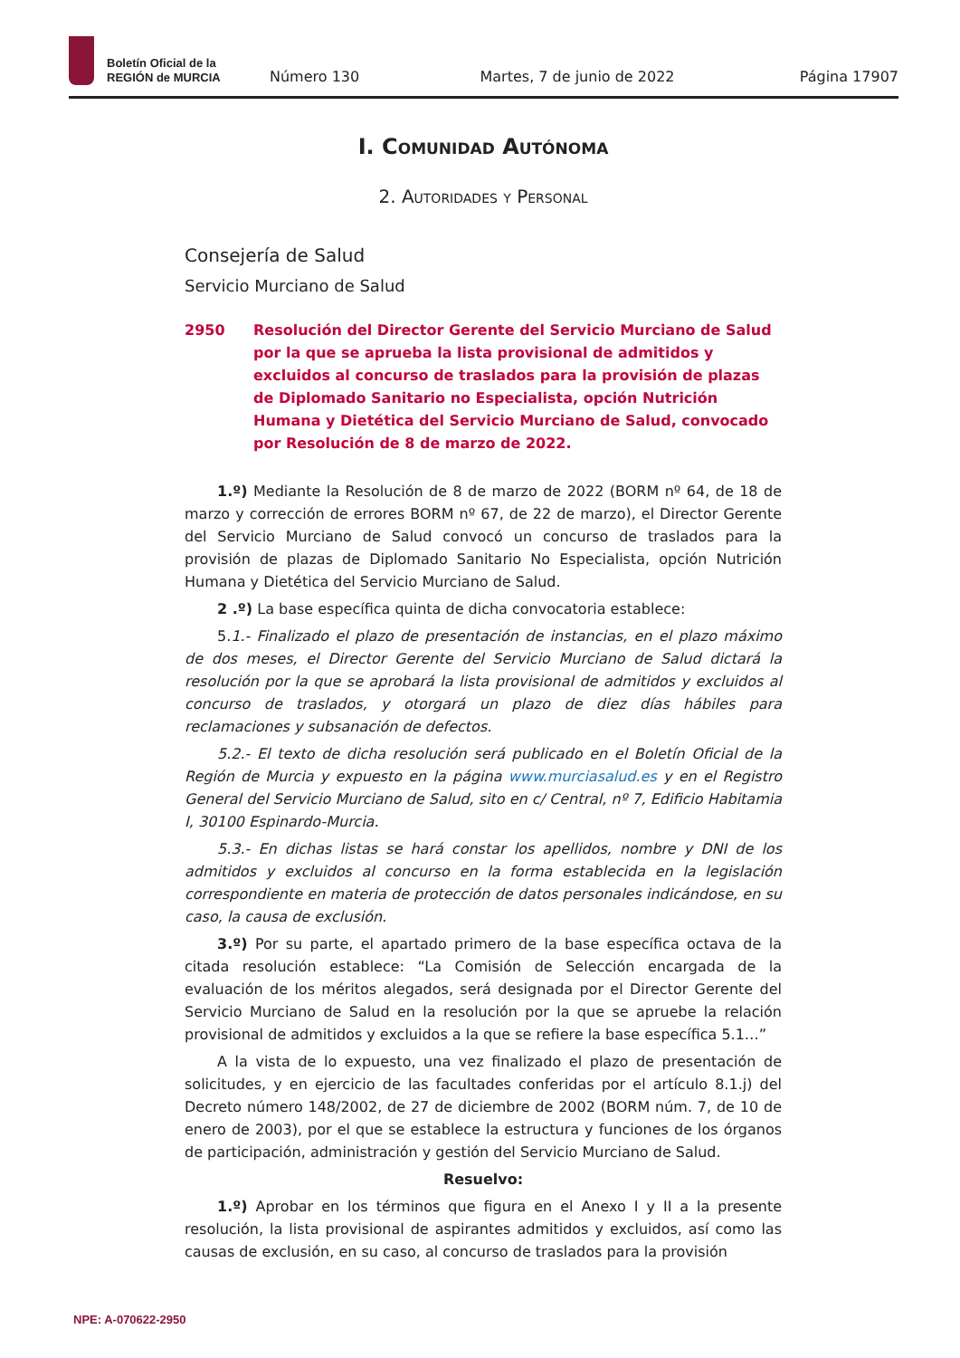Boletín Oficial de la
REGIÓN de MURCIA
Número 130
Martes, 7 de junio de 2022
Página 17907
I. Comunidad Autónoma
2. Autoridades y Personal
Consejería de Salud
Servicio Murciano de Salud
2950 Resolución del Director Gerente del Servicio Murciano de Salud por la que se aprueba la lista provisional de admitidos y excluidos al concurso de traslados para la provisión de plazas de Diplomado Sanitario no Especialista, opción Nutrición Humana y Dietética del Servicio Murciano de Salud, convocado por Resolución de 8 de marzo de 2022.
1.º) Mediante la Resolución de 8 de marzo de 2022 (BORM nº 64, de 18 de marzo y corrección de errores BORM nº 67, de 22 de marzo), el Director Gerente del Servicio Murciano de Salud convocó un concurso de traslados para la provisión de plazas de Diplomado Sanitario No Especialista, opción Nutrición Humana y Dietética del Servicio Murciano de Salud.
2 .º) La base específica quinta de dicha convocatoria establece:
5.1.- Finalizado el plazo de presentación de instancias, en el plazo máximo de dos meses, el Director Gerente del Servicio Murciano de Salud dictará la resolución por la que se aprobará la lista provisional de admitidos y excluidos al concurso de traslados, y otorgará un plazo de diez días hábiles para reclamaciones y subsanación de defectos.
5.2.- El texto de dicha resolución será publicado en el Boletín Oficial de la Región de Murcia y expuesto en la página www.murciasalud.es y en el Registro General del Servicio Murciano de Salud, sito en c/ Central, nº 7, Edificio Habitamia I, 30100 Espinardo-Murcia.
5.3.- En dichas listas se hará constar los apellidos, nombre y DNI de los admitidos y excluidos al concurso en la forma establecida en la legislación correspondiente en materia de protección de datos personales indicándose, en su caso, la causa de exclusión.
3.º) Por su parte, el apartado primero de la base específica octava de la citada resolución establece: “La Comisión de Selección encargada de la evaluación de los méritos alegados, será designada por el Director Gerente del Servicio Murciano de Salud en la resolución por la que se apruebe la relación provisional de admitidos y excluidos a la que se refiere la base específica 5.1…”
A la vista de lo expuesto, una vez finalizado el plazo de presentación de solicitudes, y en ejercicio de las facultades conferidas por el artículo 8.1.j) del Decreto número 148/2002, de 27 de diciembre de 2002 (BORM núm. 7, de 10 de enero de 2003), por el que se establece la estructura y funciones de los órganos de participación, administración y gestión del Servicio Murciano de Salud.
Resuelvo:
1.º) Aprobar en los términos que figura en el Anexo I y II a la presente resolución, la lista provisional de aspirantes admitidos y excluidos, así como las causas de exclusión, en su caso, al concurso de traslados para la provisión
NPE: A-070622-2950